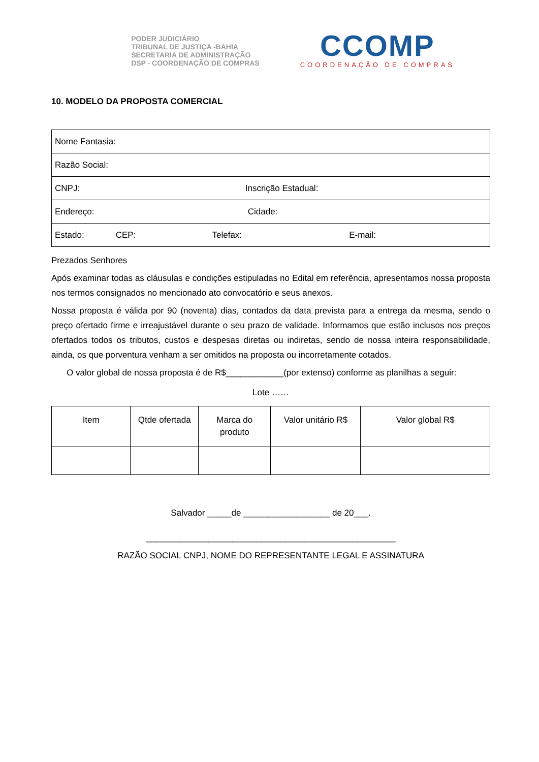PODER JUDICIÁRIO
TRIBUNAL DE JUSTIÇA -BAHIA
SECRETARIA DE ADMINISTRAÇÃO
DSP - COORDENAÇÃO DE COMPRAS
CCOMP
COORDENAÇÃO DE COMPRAS
10. MODELO DA PROPOSTA COMERCIAL
| Nome Fantasia: |
| Razão Social: |
| CNPJ: Inscrição Estadual: |
| Endereço: Cidade: |
| Estado: CEP: Telefax: E-mail: |
Prezados Senhores
Após examinar todas as cláusulas e condições estipuladas no Edital em referência, apresentamos nossa proposta nos termos consignados no mencionado ato convocatório e seus anexos.
Nossa proposta é válida por 90 (noventa) dias, contados da data prevista para a entrega da mesma, sendo o preço ofertado firme e irreajustável durante o seu prazo de validade. Informamos que estão inclusos nos preços ofertados todos os tributos, custos e despesas diretas ou indiretas, sendo de nossa inteira responsabilidade, ainda, os que porventura venham a ser omitidos na proposta ou incorretamente cotados.
O valor global de nossa proposta é de R$____________(por extenso) conforme as planilhas a seguir:
Lote ……
| Item | Qtde ofertada | Marca do produto | Valor unitário R$ | Valor global R$ |
Salvador _____de __________________ de 20___.
____________________________________________________
RAZÃO SOCIAL CNPJ, NOME DO REPRESENTANTE LEGAL E ASSINATURA